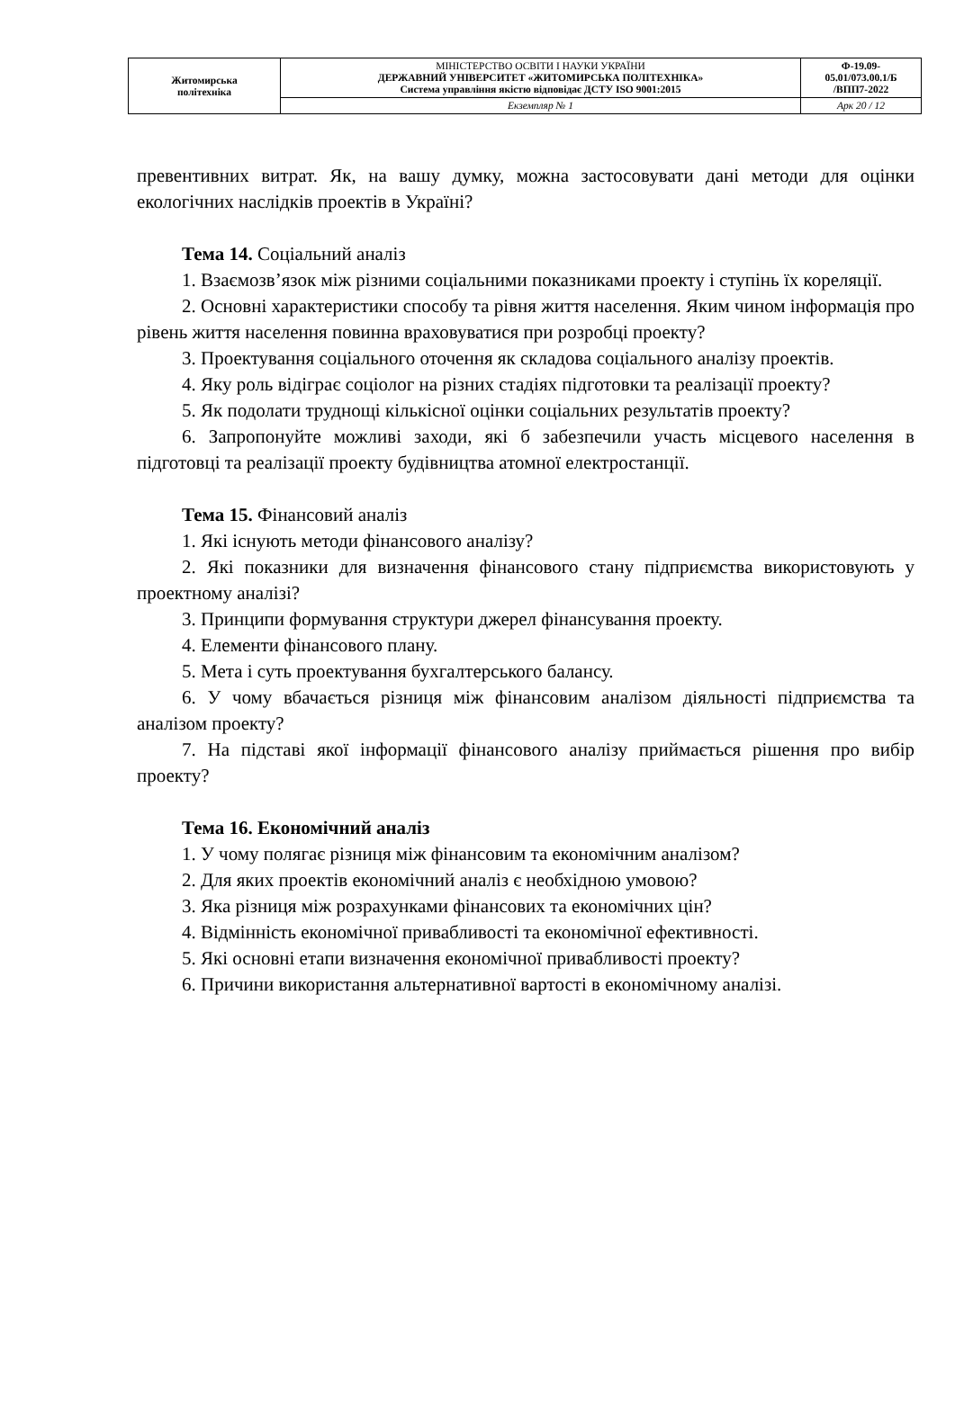| Житомирська політехніка | МІНІСТЕРСТВО ОСВІТИ І НАУКИ УКРАЇНИ ДЕРЖАВНИЙ УНІВЕРСИТЕТ «ЖИТОМИРСЬКА ПОЛІТЕХНІКА» Система управління якістю відповідає ДСТУ ISO 9001:2015 | Ф-19.09- 05.01/073.00.1/Б /ВПП7-2022 |
| | Екземпляр № 1 | Арк 20 / 12 |
превентивних витрат. Як, на вашу думку, можна застосовувати дані методи для оцінки екологічних наслідків проектів в Україні?
Тема 14. Соціальний аналіз
1. Взаємозв’язок між різними соціальними показниками проекту і ступінь їх кореляції.
2. Основні характеристики способу та рівня життя населення. Яким чином інформація про рівень життя населення повинна враховуватися при розробці проекту?
3. Проектування соціального оточення як складова соціального аналізу проектів.
4. Яку роль відіграє соціолог на різних стадіях підготовки та реалізації проекту?
5. Як подолати труднощі кількісної оцінки соціальних результатів проекту?
6. Запропонуйте можливі заходи, які б забезпечили участь місцевого населення в підготовці та реалізації проекту будівництва атомної електростанції.
Тема 15. Фінансовий аналіз
1. Які існують методи фінансового аналізу?
2. Які показники для визначення фінансового стану підприємства використовують у проектному аналізі?
3. Принципи формування структури джерел фінансування проекту.
4. Елементи фінансового плану.
5. Мета і суть проектування бухгалтерського балансу.
6. У чому вбачається різниця між фінансовим аналізом діяльності підприємства та аналізом проекту?
7. На підставі якої інформації фінансового аналізу приймається рішення про вибір проекту?
Тема 16. Економічний аналіз
1. У чому полягає різниця між фінансовим та економічним аналізом?
2. Для яких проектів економічний аналіз є необхідною умовою?
3. Яка різниця між розрахунками фінансових та економічних цін?
4. Відмінність економічної привабливості та економічної ефективності.
5. Які основні етапи визначення економічної привабливості проекту?
6. Причини використання альтернативної вартості в економічному аналізі.